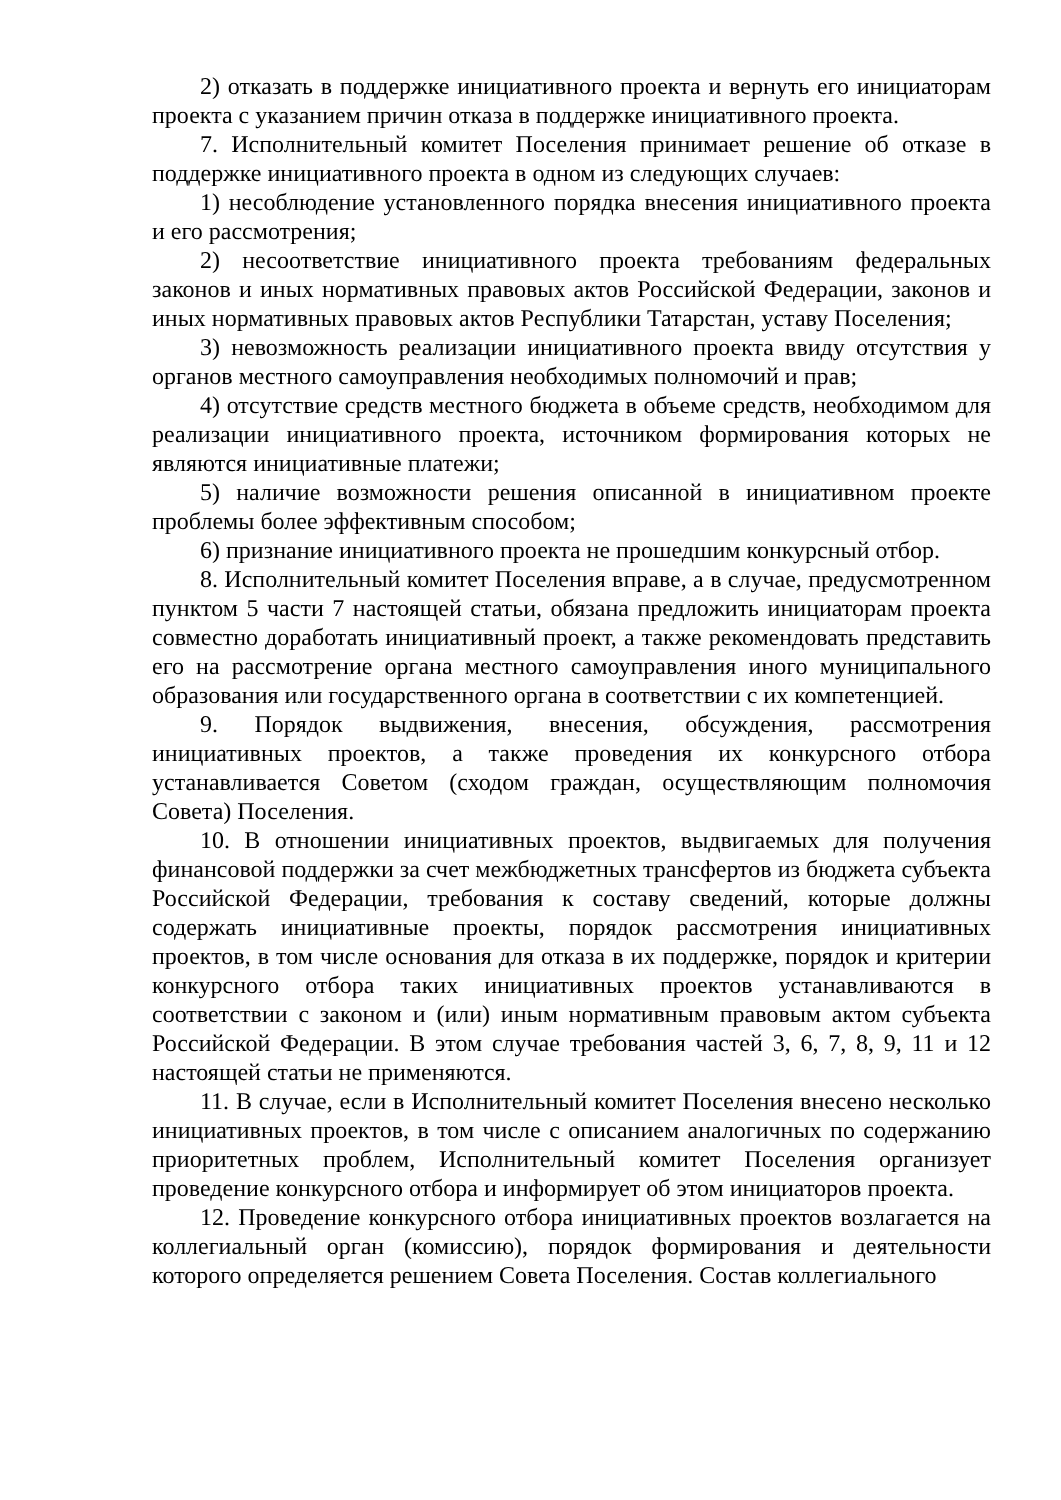2) отказать в поддержке инициативного проекта и вернуть его инициаторам проекта с указанием причин отказа в поддержке инициативного проекта.
7. Исполнительный комитет Поселения принимает решение об отказе в поддержке инициативного проекта в одном из следующих случаев:
1) несоблюдение установленного порядка внесения инициативного проекта и его рассмотрения;
2) несоответствие инициативного проекта требованиям федеральных законов и иных нормативных правовых актов Российской Федерации, законов и иных нормативных правовых актов Республики Татарстан, уставу Поселения;
3) невозможность реализации инициативного проекта ввиду отсутствия у органов местного самоуправления необходимых полномочий и прав;
4) отсутствие средств местного бюджета в объеме средств, необходимом для реализации инициативного проекта, источником формирования которых не являются инициативные платежи;
5) наличие возможности решения описанной в инициативном проекте проблемы более эффективным способом;
6) признание инициативного проекта не прошедшим конкурсный отбор.
8. Исполнительный комитет Поселения вправе, а в случае, предусмотренном пунктом 5 части 7 настоящей статьи, обязана предложить инициаторам проекта совместно доработать инициативный проект, а также рекомендовать представить его на рассмотрение органа местного самоуправления иного муниципального образования или государственного органа в соответствии с их компетенцией.
9. Порядок выдвижения, внесения, обсуждения, рассмотрения инициативных проектов, а также проведения их конкурсного отбора устанавливается Советом (сходом граждан, осуществляющим полномочия Совета) Поселения.
10. В отношении инициативных проектов, выдвигаемых для получения финансовой поддержки за счет межбюджетных трансфертов из бюджета субъекта Российской Федерации, требования к составу сведений, которые должны содержать инициативные проекты, порядок рассмотрения инициативных проектов, в том числе основания для отказа в их поддержке, порядок и критерии конкурсного отбора таких инициативных проектов устанавливаются в соответствии с законом и (или) иным нормативным правовым актом субъекта Российской Федерации. В этом случае требования частей 3, 6, 7, 8, 9, 11 и 12 настоящей статьи не применяются.
11. В случае, если в Исполнительный комитет Поселения внесено несколько инициативных проектов, в том числе с описанием аналогичных по содержанию приоритетных проблем, Исполнительный комитет Поселения организует проведение конкурсного отбора и информирует об этом инициаторов проекта.
12. Проведение конкурсного отбора инициативных проектов возлагается на коллегиальный орган (комиссию), порядок формирования и деятельности которого определяется решением Совета Поселения. Состав коллегиального